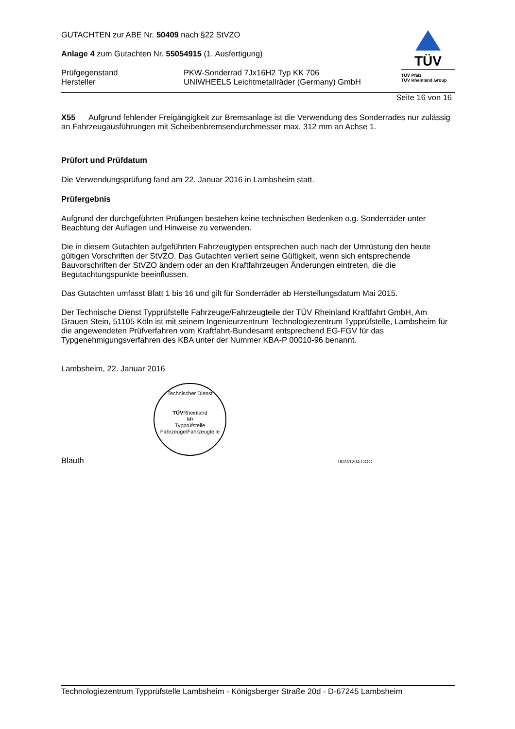GUTACHTEN zur ABE Nr. 50409 nach §22 StVZO
Anlage 4 zum Gutachten Nr. 55054915 (1. Ausfertigung)
Prüfgegenstand
Hersteller
PKW-Sonderrad 7Jx16H2 Typ KK 706
UNIWHEELS Leichtmetallräder (Germany) GmbH
TÜV
TÜV Pfalz
TÜV Rheinland Group
Seite 16 von 16
X55 Aufgrund fehlender Freigängigkeit zur Bremsanlage ist die Verwendung des Sonderrades nur zulässig an Fahrzeugausführungen mit Scheibenbremsendurchmesser max. 312 mm an Achse 1.
Prüfort und Prüfdatum
Die Verwendungsprüfung fand am 22. Januar 2016 in Lambsheim statt.
Prüfergebnis
Aufgrund der durchgeführten Prüfungen bestehen keine technischen Bedenken o.g. Sonderräder unter Beachtung der Auflagen und Hinweise zu verwenden.
Die in diesem Gutachten aufgeführten Fahrzeugtypen entsprechen auch nach der Umrüstung den heute gültigen Vorschriften der StVZO. Das Gutachten verliert seine Gültigkeit, wenn sich entsprechende Bauvorschriften der StVZO ändern oder an den Kraftfahrzeugen Änderungen eintreten, die die Begutachtungspunkte beeinflussen.
Das Gutachten umfasst Blatt 1 bis 16 und gilt für Sonderräder ab Herstellungsdatum Mai 2015.
Der Technische Dienst Typprüfstelle Fahrzeuge/Fahrzeugteile der TÜV Rheinland Kraftfahrt GmbH, Am Grauen Stein, 51105 Köln ist mit seinem Ingenieurzentrum Technologiezentrum Typprüfstelle, Lambsheim für die angewendeten Prüfverfahren vom Kraftfahrt-Bundesamt entsprechend EG-FGV für das Typgenehmigungsverfahren des KBA unter der Nummer KBA-P 00010-96 benannt.
Lambsheim, 22. Januar 2016
Technischer Dienst
TÜVRheinland
M•
Typprüfstelle Fahrzeuge/Fahrzeugteile
Blauth
00241204.DOC
Technologiezentrum Typprüfstelle Lambsheim - Königsberger Straße 20d - D-67245 Lambsheim